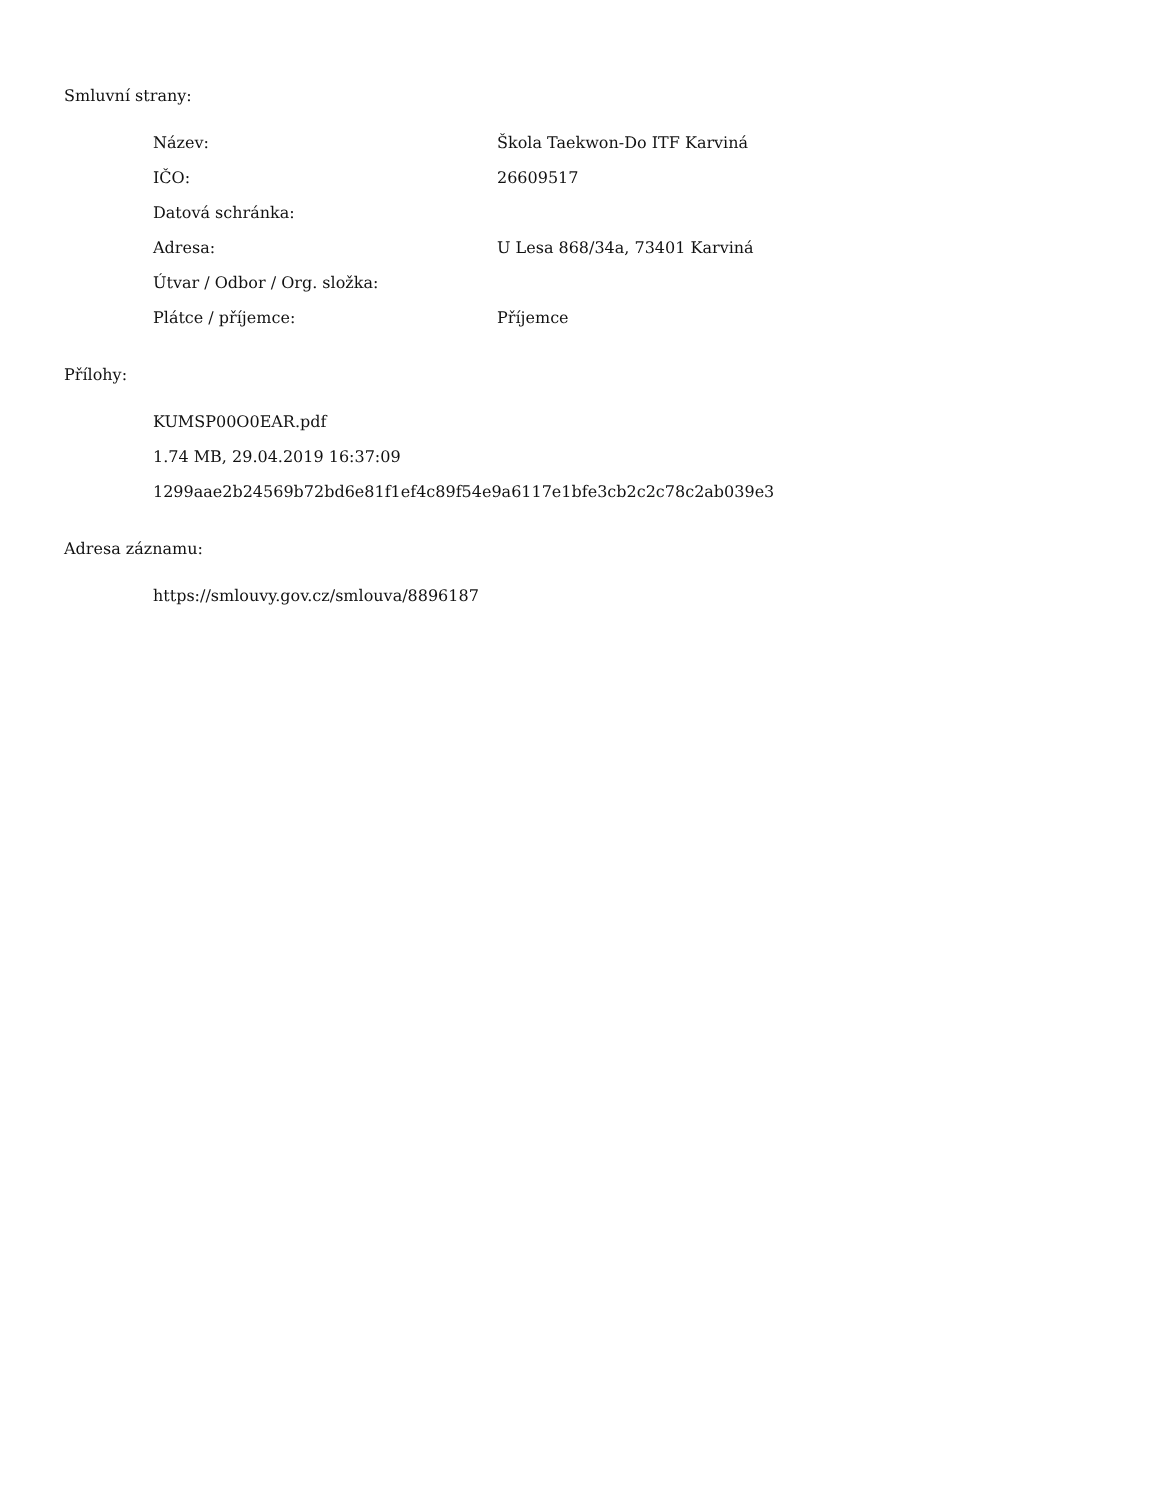Smluvní strany:
| Název: | Škola Taekwon-Do ITF Karviná |
| IČO: | 26609517 |
| Datová schránka: | |
| Adresa: | U Lesa 868/34a, 73401 Karviná |
| Útvar / Odbor / Org. složka: | |
| Plátce / příjemce: | Příjemce |
Přílohy:
KUMSP00O0EAR.pdf
1.74 MB, 29.04.2019 16:37:09
1299aae2b24569b72bd6e81f1ef4c89f54e9a6117e1bfe3cb2c2c78c2ab039e3
Adresa záznamu:
https://smlouvy.gov.cz/smlouva/8896187